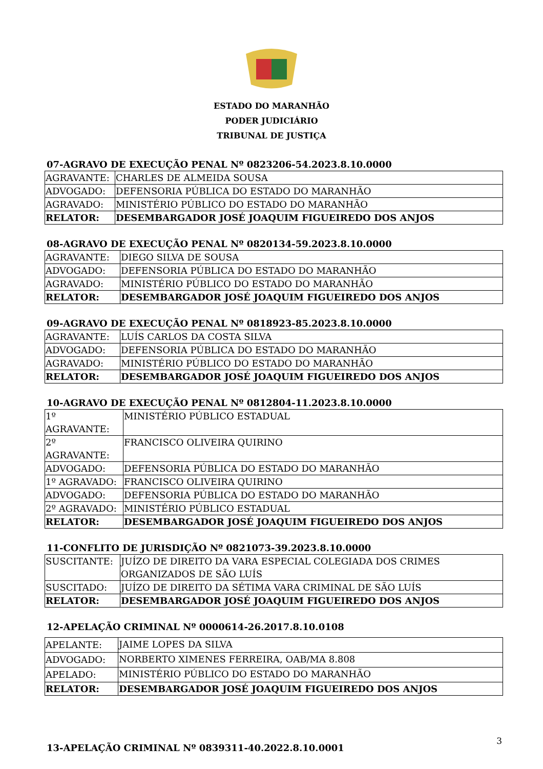ESTADO DO MARANHÃO
PODER JUDICIÁRIO
TRIBUNAL DE JUSTIÇA
07-AGRAVO DE EXECUÇÃO PENAL Nº 0823206-54.2023.8.10.0000
| AGRAVANTE: | CHARLES DE ALMEIDA SOUSA |
| ADVOGADO: | DEFENSORIA PÚBLICA DO ESTADO DO MARANHÃO |
| AGRAVADO: | MINISTÉRIO PÚBLICO DO ESTADO DO MARANHÃO |
| RELATOR: | DESEMBARGADOR JOSÉ JOAQUIM FIGUEIREDO DOS ANJOS |
08-AGRAVO DE EXECUÇÃO PENAL Nº 0820134-59.2023.8.10.0000
| AGRAVANTE: | DIEGO SILVA DE SOUSA |
| ADVOGADO: | DEFENSORIA PÚBLICA DO ESTADO DO MARANHÃO |
| AGRAVADO: | MINISTÉRIO PÚBLICO DO ESTADO DO MARANHÃO |
| RELATOR: | DESEMBARGADOR JOSÉ JOAQUIM FIGUEIREDO DOS ANJOS |
09-AGRAVO DE EXECUÇÃO PENAL Nº 0818923-85.2023.8.10.0000
| AGRAVANTE: | LUÍS CARLOS DA COSTA SILVA |
| ADVOGADO: | DEFENSORIA PÚBLICA DO ESTADO DO MARANHÃO |
| AGRAVADO: | MINISTÉRIO PÚBLICO DO ESTADO DO MARANHÃO |
| RELATOR: | DESEMBARGADOR JOSÉ JOAQUIM FIGUEIREDO DOS ANJOS |
10-AGRAVO DE EXECUÇÃO PENAL Nº 0812804-11.2023.8.10.0000
| 1º AGRAVANTE: | MINISTÉRIO PÚBLICO ESTADUAL |
| 2º AGRAVANTE: | FRANCISCO OLIVEIRA QUIRINO |
| ADVOGADO: | DEFENSORIA PÚBLICA DO ESTADO DO MARANHÃO |
| 1º AGRAVADO: | FRANCISCO OLIVEIRA QUIRINO |
| ADVOGADO: | DEFENSORIA PÚBLICA DO ESTADO DO MARANHÃO |
| 2º AGRAVADO: | MINISTÉRIO PÚBLICO ESTADUAL |
| RELATOR: | DESEMBARGADOR JOSÉ JOAQUIM FIGUEIREDO DOS ANJOS |
11-CONFLITO DE JURISDIÇÃO Nº 0821073-39.2023.8.10.0000
| SUSCITANTE: | JUÍZO DE DIREITO DA VARA ESPECIAL COLEGIADA DOS CRIMES ORGANIZADOS DE SÃO LUÍS |
| SUSCITADO: | JUÍZO DE DIREITO DA SÉTIMA VARA CRIMINAL DE SÃO LUÍS |
| RELATOR: | DESEMBARGADOR JOSÉ JOAQUIM FIGUEIREDO DOS ANJOS |
12-APELAÇÃO CRIMINAL Nº 0000614-26.2017.8.10.0108
| APELANTE: | JAIME LOPES DA SILVA |
| ADVOGADO: | NORBERTO XIMENES FERREIRA, OAB/MA 8.808 |
| APELADO: | MINISTÉRIO PÚBLICO DO ESTADO DO MARANHÃO |
| RELATOR: | DESEMBARGADOR JOSÉ JOAQUIM FIGUEIREDO DOS ANJOS |
13-APELAÇÃO CRIMINAL Nº 0839311-40.2022.8.10.0001
3